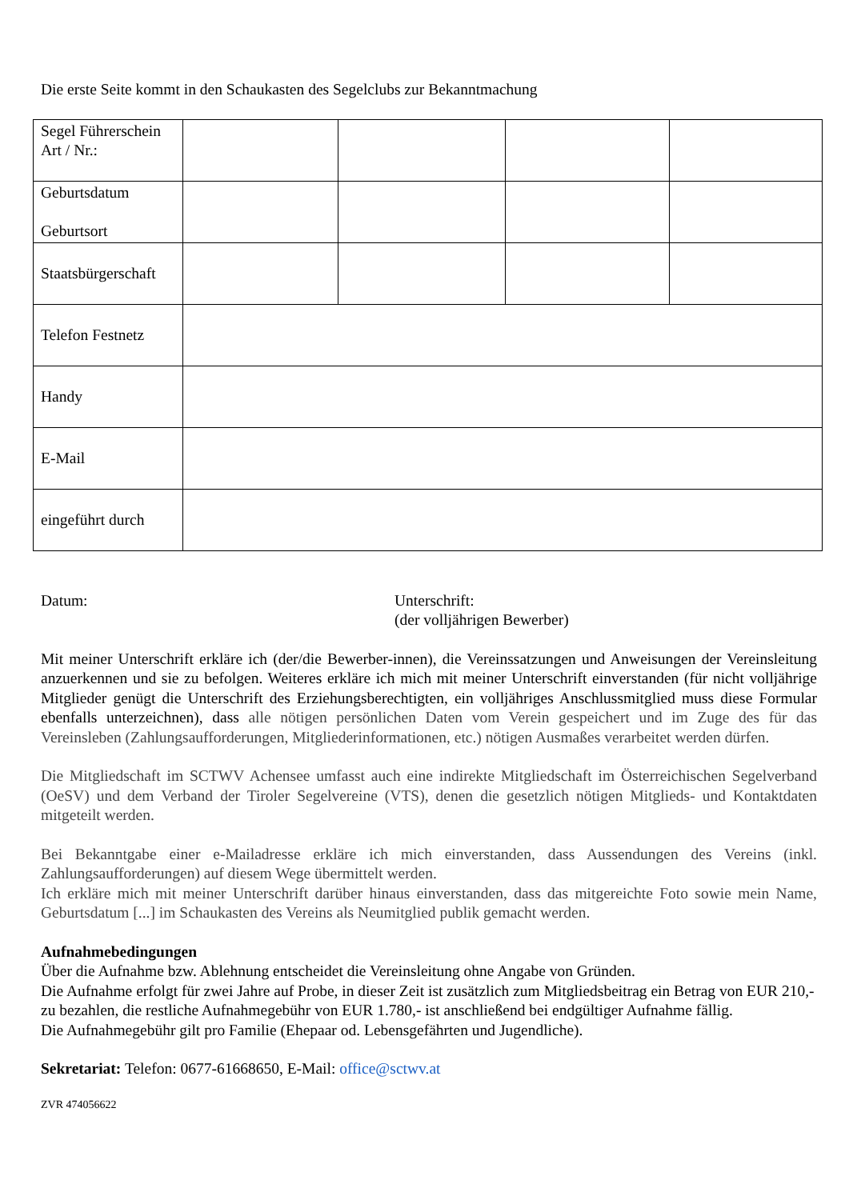Die erste Seite kommt in den Schaukasten des Segelclubs zur Bekanntmachung
| Segel Führerschein Art / Nr.: | | | | |
| Geburtsdatum Geburtsort | | | | |
| Staatsbürgerschaft | | | | |
| Telefon Festnetz | | | | |
| Handy | | | | |
| E-Mail | | | | |
| eingeführt durch | | | | |
Datum: Unterschrift:
(der volljährigen Bewerber)
Mit meiner Unterschrift erkläre ich (der/die Bewerber-innen), die Vereinssatzungen und Anweisungen der Vereinsleitung anzuerkennen und sie zu befolgen. Weiteres erkläre ich mich mit meiner Unterschrift einverstanden (für nicht volljährige Mitglieder genügt die Unterschrift des Erziehungsberechtigten, ein volljähriges Anschlussmitglied muss diese Formular ebenfalls unterzeichnen), dass alle nötigen persönlichen Daten vom Verein gespeichert und im Zuge des für das Vereinsleben (Zahlungsaufforderungen, Mitgliederinformationen, etc.) nötigen Ausmaßes verarbeitet werden dürfen.
Die Mitgliedschaft im SCTWV Achensee umfasst auch eine indirekte Mitgliedschaft im Österreichischen Segelverband (OeSV) und dem Verband der Tiroler Segelvereine (VTS), denen die gesetzlich nötigen Mitglieds- und Kontaktdaten mitgeteilt werden.
Bei Bekanntgabe einer e-Mailadresse erkläre ich mich einverstanden, dass Aussendungen des Vereins (inkl. Zahlungsaufforderungen) auf diesem Wege übermittelt werden.
Ich erkläre mich mit meiner Unterschrift darüber hinaus einverstanden, dass das mitgereichte Foto sowie mein Name, Geburtsdatum [...] im Schaukasten des Vereins als Neumitglied publik gemacht werden.
Aufnahmebedingungen
Über die Aufnahme bzw. Ablehnung entscheidet die Vereinsleitung ohne Angabe von Gründen.
Die Aufnahme erfolgt für zwei Jahre auf Probe, in dieser Zeit ist zusätzlich zum Mitgliedsbeitrag ein Betrag von EUR 210,- zu bezahlen, die restliche Aufnahmegebühr von EUR 1.780,- ist anschließend bei endgültiger Aufnahme fällig.
Die Aufnahmegebühr gilt pro Familie (Ehepaar od. Lebensgefährten und Jugendliche).
Sekretariat: Telefon: 0677-61668650, E-Mail: office@sctwv.at
ZVR 474056622